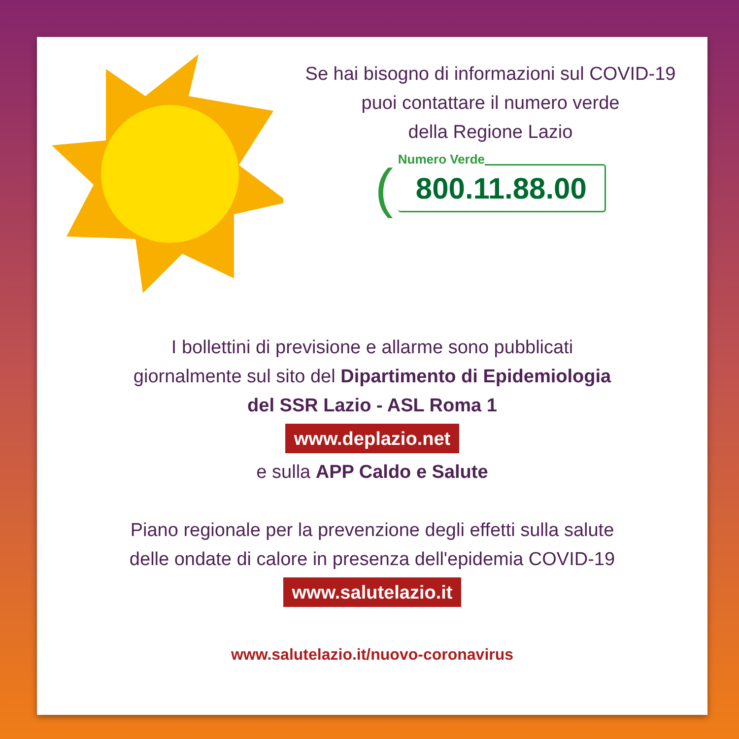Se hai bisogno di informazioni sul COVID-19
puoi contattare il numero verde
della Regione Lazio
(
Numero Verde
800.11.88.00
I bollettini di previsione e allarme sono pubblicati
giornalmente sul sito del Dipartimento di Epidemiologia
del SSR Lazio - ASL Roma 1
www.deplazio.net
e sulla APP Caldo e Salute
Piano regionale per la prevenzione degli effetti sulla salute
delle ondate di calore in presenza dell'epidemia COVID-19
www.salutelazio.it
www.salutelazio.it/nuovo-coronavirus